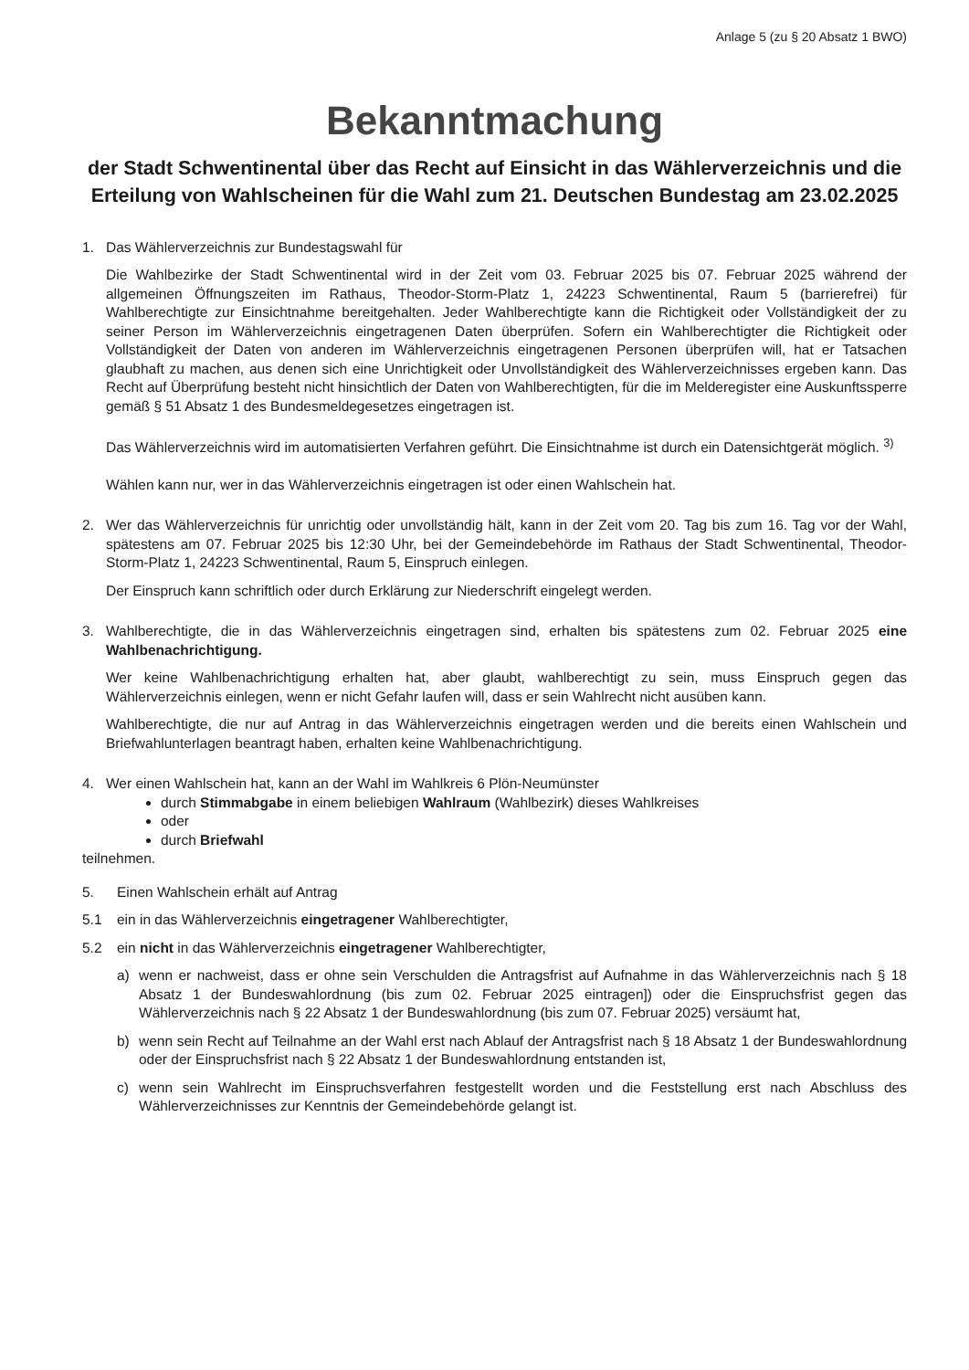Anlage 5 (zu § 20 Absatz 1 BWO)
Bekanntmachung
der Stadt Schwentinental über das Recht auf Einsicht in das Wählerverzeichnis und die Erteilung von Wahlscheinen für die Wahl zum 21. Deutschen Bundestag am 23.02.2025
1. Das Wählerverzeichnis zur Bundestagswahl für
Die Wahlbezirke der Stadt Schwentinental wird in der Zeit vom 03. Februar 2025 bis 07. Februar 2025 während der allgemeinen Öffnungszeiten im Rathaus, Theodor-Storm-Platz 1, 24223 Schwentinental, Raum 5 (barrierefrei) für Wahlberechtigte zur Einsichtnahme bereitgehalten. Jeder Wahlberechtigte kann die Richtigkeit oder Vollständigkeit der zu seiner Person im Wählerverzeichnis eingetragenen Daten überprüfen. Sofern ein Wahlberechtigter die Richtigkeit oder Vollständigkeit der Daten von anderen im Wählerverzeichnis eingetragenen Personen überprüfen will, hat er Tatsachen glaubhaft zu machen, aus denen sich eine Unrichtigkeit oder Unvollständigkeit des Wählerverzeichnisses ergeben kann. Das Recht auf Überprüfung besteht nicht hinsichtlich der Daten von Wahlberechtigten, für die im Melderegister eine Auskunftssperre gemäß § 51 Absatz 1 des Bundesmeldegesetzes eingetragen ist.
Das Wählerverzeichnis wird im automatisierten Verfahren geführt. Die Einsichtnahme ist durch ein Datensichtgerät möglich. <sup>3)</sup>
Wählen kann nur, wer in das Wählerverzeichnis eingetragen ist oder einen Wahlschein hat.
2. Wer das Wählerverzeichnis für unrichtig oder unvollständig hält, kann in der Zeit vom 20. Tag bis zum 16. Tag vor der Wahl, spätestens am 07. Februar 2025 bis 12:30 Uhr, bei der Gemeindebehörde im Rathaus der Stadt Schwentinental, Theodor-Storm-Platz 1, 24223 Schwentinental, Raum 5, Einspruch einlegen.
Der Einspruch kann schriftlich oder durch Erklärung zur Niederschrift eingelegt werden.
3. Wahlberechtigte, die in das Wählerverzeichnis eingetragen sind, erhalten bis spätestens zum 02. Februar 2025 eine Wahlbenachrichtigung.
Wer keine Wahlbenachrichtigung erhalten hat, aber glaubt, wahlberechtigt zu sein, muss Einspruch gegen das Wählerverzeichnis einlegen, wenn er nicht Gefahr laufen will, dass er sein Wahlrecht nicht ausüben kann.
Wahlberechtigte, die nur auf Antrag in das Wählerverzeichnis eingetragen werden und die bereits einen Wahlschein und Briefwahlunterlagen beantragt haben, erhalten keine Wahlbenachrichtigung.
4. Wer einen Wahlschein hat, kann an der Wahl im Wahlkreis 6 Plön-Neumünster
durch Stimmabgabe in einem beliebigen Wahlraum (Wahlbezirk) dieses Wahlkreises
oder
durch Briefwahl
teilnehmen.
5. Einen Wahlschein erhält auf Antrag
5.1 ein in das Wählerverzeichnis eingetragener Wahlberechtigter,
5.2 ein nicht in das Wählerverzeichnis eingetragener Wahlberechtigter,
a) wenn er nachweist, dass er ohne sein Verschulden die Antragsfrist auf Aufnahme in das Wählerverzeichnis nach § 18 Absatz 1 der Bundeswahlordnung (bis zum 02. Februar 2025 eintragen]) oder die Einspruchsfrist gegen das Wählerverzeichnis nach § 22 Absatz 1 der Bundeswahlordnung (bis zum 07. Februar 2025) versäumt hat,
b) wenn sein Recht auf Teilnahme an der Wahl erst nach Ablauf der Antragsfrist nach § 18 Absatz 1 der Bundeswahlordnung oder der Einspruchsfrist nach § 22 Absatz 1 der Bundeswahlordnung entstanden ist,
c) wenn sein Wahlrecht im Einspruchsverfahren festgestellt worden und die Feststellung erst nach Abschluss des Wählerverzeichnisses zur Kenntnis der Gemeindebehörde gelangt ist.